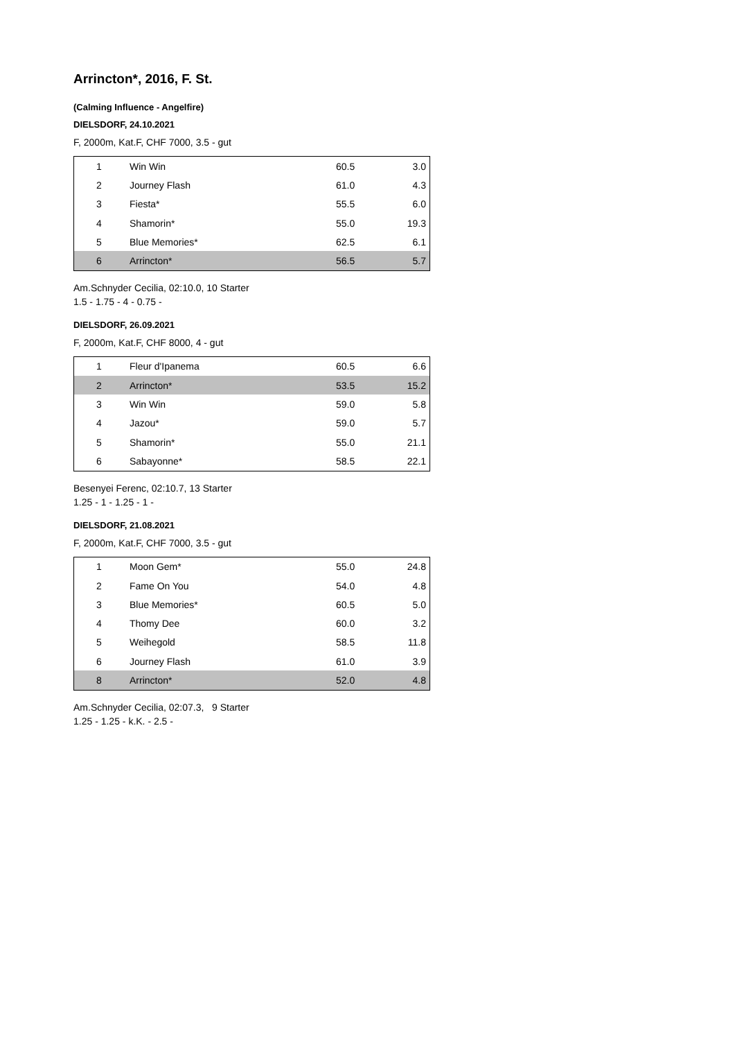Arrincton*, 2016, F. St.
(Calming Influence - Angelfire)
DIELSDORF, 24.10.2021
F, 2000m, Kat.F, CHF 7000, 3.5 - gut
| 1 | Win Win | 60.5 | 3.0 |
| 2 | Journey Flash | 61.0 | 4.3 |
| 3 | Fiesta* | 55.5 | 6.0 |
| 4 | Shamorin* | 55.0 | 19.3 |
| 5 | Blue Memories* | 62.5 | 6.1 |
| 6 | Arrincton* | 56.5 | 5.7 |
Am.Schnyder Cecilia, 02:10.0, 10 Starter
1.5 - 1.75 - 4 - 0.75 -
DIELSDORF, 26.09.2021
F, 2000m, Kat.F, CHF 8000, 4 - gut
| 1 | Fleur d'Ipanema | 60.5 | 6.6 |
| 2 | Arrincton* | 53.5 | 15.2 |
| 3 | Win Win | 59.0 | 5.8 |
| 4 | Jazou* | 59.0 | 5.7 |
| 5 | Shamorin* | 55.0 | 21.1 |
| 6 | Sabayonne* | 58.5 | 22.1 |
Besenyei Ferenc, 02:10.7, 13 Starter
1.25 - 1 - 1.25 - 1 -
DIELSDORF, 21.08.2021
F, 2000m, Kat.F, CHF 7000, 3.5 - gut
| 1 | Moon Gem* | 55.0 | 24.8 |
| 2 | Fame On You | 54.0 | 4.8 |
| 3 | Blue Memories* | 60.5 | 5.0 |
| 4 | Thomy Dee | 60.0 | 3.2 |
| 5 | Weihegold | 58.5 | 11.8 |
| 6 | Journey Flash | 61.0 | 3.9 |
| 8 | Arrincton* | 52.0 | 4.8 |
Am.Schnyder Cecilia, 02:07.3, 9 Starter
1.25 - 1.25 - k.K. - 2.5 -